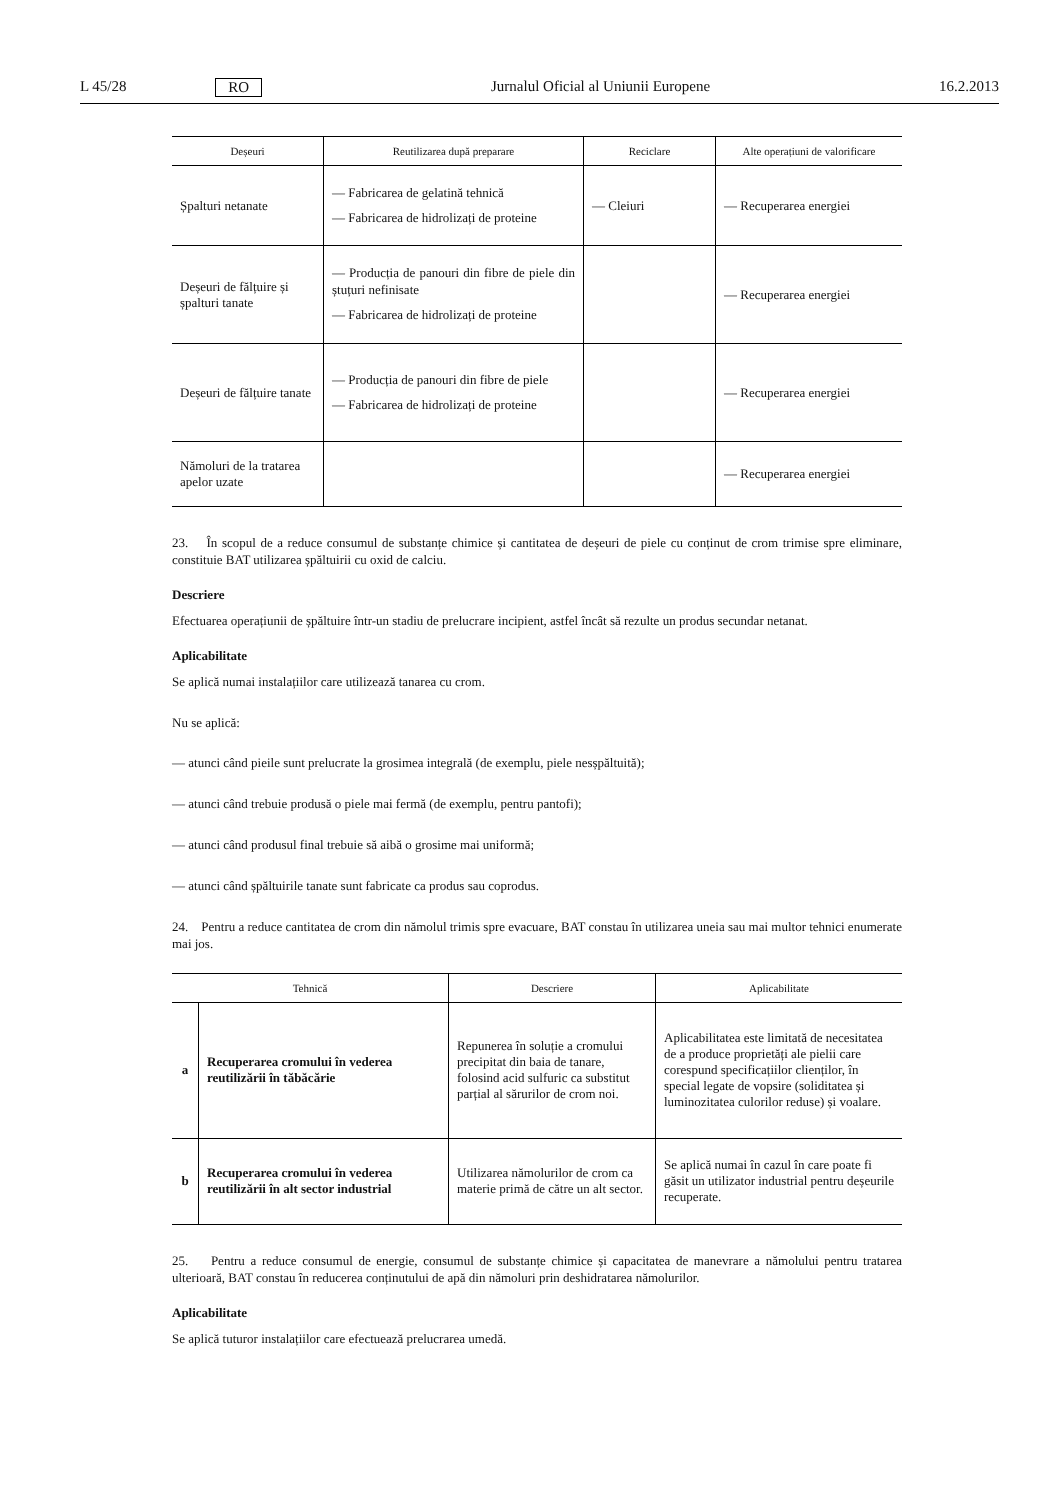L 45/28 RO Jurnalul Oficial al Uniunii Europene 16.2.2013
| Deșeuri | Reutilizarea după preparare | Reciclare | Alte operațiuni de valorificare |
| --- | --- | --- | --- |
| Șpalturi netanate | — Fabricarea de gelatină tehnică — Fabricarea de hidrolizați de proteine | — Cleiuri | — Recuperarea energiei |
| Deșeuri de fălțuire și șpalturi tanate | — Producția de panouri din fibre de piele din ștuțuri nefinisate — Fabricarea de hidrolizați de proteine | | — Recuperarea energiei |
| Deșeuri de fălțuire tanate | — Producția de panouri din fibre de piele — Fabricarea de hidrolizați de proteine | | — Recuperarea energiei |
| Nămoluri de la tratarea apelor uzate | | | — Recuperarea energiei |
23. În scopul de a reduce consumul de substanțe chimice și cantitatea de deșeuri de piele cu conținut de crom trimise spre eliminare, constituie BAT utilizarea șpăltuirii cu oxid de calciu.
Descriere
Efectuarea operațiunii de șpăltuire într-un stadiu de prelucrare incipient, astfel încât să rezulte un produs secundar netanat.
Aplicabilitate
Se aplică numai instalațiilor care utilizează tanarea cu crom.
Nu se aplică:
— atunci când pieile sunt prelucrate la grosimea integrală (de exemplu, piele nesșpăltuită);
— atunci când trebuie produsă o piele mai fermă (de exemplu, pentru pantofi);
— atunci când produsul final trebuie să aibă o grosime mai uniformă;
— atunci când șpăltuirile tanate sunt fabricate ca produs sau coprodus.
24. Pentru a reduce cantitatea de crom din nămolul trimis spre evacuare, BAT constau în utilizarea uneia sau mai multor tehnici enumerate mai jos.
| Tehnică | | Descriere | Aplicabilitate |
| --- | --- | --- | --- |
| a | Recuperarea cromului în vederea reutilizării în tăbăcărie | Repunerea în soluție a cromului precipitat din baia de tanare, folosind acid sulfuric ca substitut parțial al sărurilor de crom noi. | Aplicabilitatea este limitată de necesitatea de a produce proprietăți ale pielii care corespund specificațiilor clienților, în special legate de vopsire (soliditatea și luminozitatea culorilor reduse) și voalare. |
| b | Recuperarea cromului în vederea reutilizării în alt sector industrial | Utilizarea nămolurilor de crom ca materie primă de către un alt sector. | Se aplică numai în cazul în care poate fi găsit un utilizator industrial pentru deșeurile recuperate. |
25. Pentru a reduce consumul de energie, consumul de substanțe chimice și capacitatea de manevrare a nămolului pentru tratarea ulterioară, BAT constau în reducerea conținutului de apă din nămoluri prin deshidratarea nămolurilor.
Aplicabilitate
Se aplică tuturor instalațiilor care efectuează prelucrarea umedă.